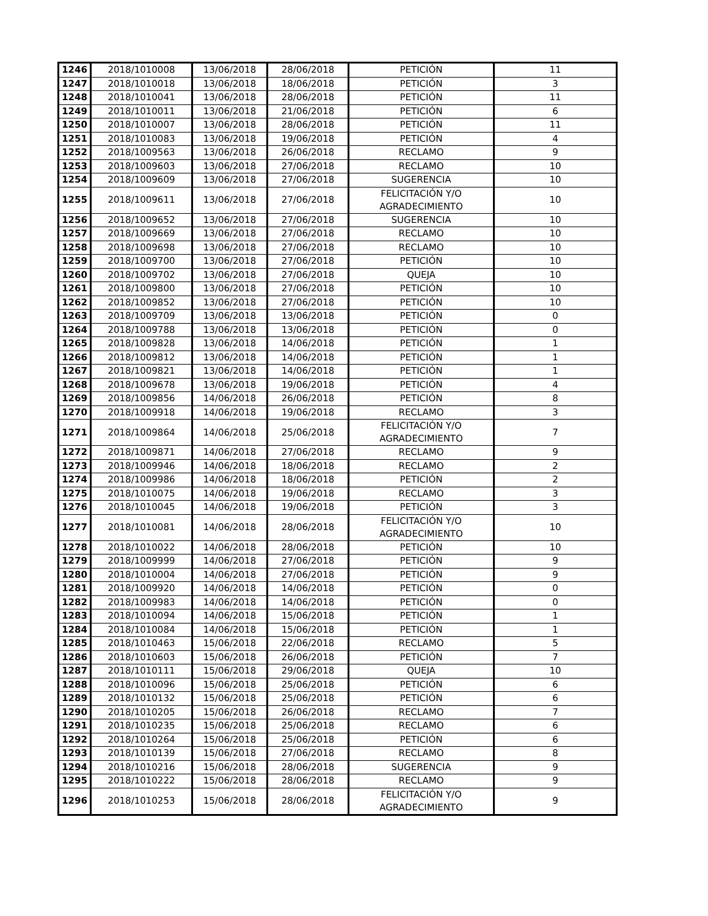| 1246 | 2018/1010008 | 13/06/2018 | 28/06/2018 | PETICIÓN | 11 |
| 1247 | 2018/1010018 | 13/06/2018 | 18/06/2018 | PETICIÓN | 3 |
| 1248 | 2018/1010041 | 13/06/2018 | 28/06/2018 | PETICIÓN | 11 |
| 1249 | 2018/1010011 | 13/06/2018 | 21/06/2018 | PETICIÓN | 6 |
| 1250 | 2018/1010007 | 13/06/2018 | 28/06/2018 | PETICIÓN | 11 |
| 1251 | 2018/1010083 | 13/06/2018 | 19/06/2018 | PETICIÓN | 4 |
| 1252 | 2018/1009563 | 13/06/2018 | 26/06/2018 | RECLAMO | 9 |
| 1253 | 2018/1009603 | 13/06/2018 | 27/06/2018 | RECLAMO | 10 |
| 1254 | 2018/1009609 | 13/06/2018 | 27/06/2018 | SUGERENCIA | 10 |
| 1255 | 2018/1009611 | 13/06/2018 | 27/06/2018 | FELICITACIÓN Y/O AGRADECIMIENTO | 10 |
| 1256 | 2018/1009652 | 13/06/2018 | 27/06/2018 | SUGERENCIA | 10 |
| 1257 | 2018/1009669 | 13/06/2018 | 27/06/2018 | RECLAMO | 10 |
| 1258 | 2018/1009698 | 13/06/2018 | 27/06/2018 | RECLAMO | 10 |
| 1259 | 2018/1009700 | 13/06/2018 | 27/06/2018 | PETICIÓN | 10 |
| 1260 | 2018/1009702 | 13/06/2018 | 27/06/2018 | QUEJA | 10 |
| 1261 | 2018/1009800 | 13/06/2018 | 27/06/2018 | PETICIÓN | 10 |
| 1262 | 2018/1009852 | 13/06/2018 | 27/06/2018 | PETICIÓN | 10 |
| 1263 | 2018/1009709 | 13/06/2018 | 13/06/2018 | PETICIÓN | 0 |
| 1264 | 2018/1009788 | 13/06/2018 | 13/06/2018 | PETICIÓN | 0 |
| 1265 | 2018/1009828 | 13/06/2018 | 14/06/2018 | PETICIÓN | 1 |
| 1266 | 2018/1009812 | 13/06/2018 | 14/06/2018 | PETICIÓN | 1 |
| 1267 | 2018/1009821 | 13/06/2018 | 14/06/2018 | PETICIÓN | 1 |
| 1268 | 2018/1009678 | 13/06/2018 | 19/06/2018 | PETICIÓN | 4 |
| 1269 | 2018/1009856 | 14/06/2018 | 26/06/2018 | PETICIÓN | 8 |
| 1270 | 2018/1009918 | 14/06/2018 | 19/06/2018 | RECLAMO | 3 |
| 1271 | 2018/1009864 | 14/06/2018 | 25/06/2018 | FELICITACIÓN Y/O AGRADECIMIENTO | 7 |
| 1272 | 2018/1009871 | 14/06/2018 | 27/06/2018 | RECLAMO | 9 |
| 1273 | 2018/1009946 | 14/06/2018 | 18/06/2018 | RECLAMO | 2 |
| 1274 | 2018/1009986 | 14/06/2018 | 18/06/2018 | PETICIÓN | 2 |
| 1275 | 2018/1010075 | 14/06/2018 | 19/06/2018 | RECLAMO | 3 |
| 1276 | 2018/1010045 | 14/06/2018 | 19/06/2018 | PETICIÓN | 3 |
| 1277 | 2018/1010081 | 14/06/2018 | 28/06/2018 | FELICITACIÓN Y/O AGRADECIMIENTO | 10 |
| 1278 | 2018/1010022 | 14/06/2018 | 28/06/2018 | PETICIÓN | 10 |
| 1279 | 2018/1009999 | 14/06/2018 | 27/06/2018 | PETICIÓN | 9 |
| 1280 | 2018/1010004 | 14/06/2018 | 27/06/2018 | PETICIÓN | 9 |
| 1281 | 2018/1009920 | 14/06/2018 | 14/06/2018 | PETICIÓN | 0 |
| 1282 | 2018/1009983 | 14/06/2018 | 14/06/2018 | PETICIÓN | 0 |
| 1283 | 2018/1010094 | 14/06/2018 | 15/06/2018 | PETICIÓN | 1 |
| 1284 | 2018/1010084 | 14/06/2018 | 15/06/2018 | PETICIÓN | 1 |
| 1285 | 2018/1010463 | 15/06/2018 | 22/06/2018 | RECLAMO | 5 |
| 1286 | 2018/1010603 | 15/06/2018 | 26/06/2018 | PETICIÓN | 7 |
| 1287 | 2018/1010111 | 15/06/2018 | 29/06/2018 | QUEJA | 10 |
| 1288 | 2018/1010096 | 15/06/2018 | 25/06/2018 | PETICIÓN | 6 |
| 1289 | 2018/1010132 | 15/06/2018 | 25/06/2018 | PETICIÓN | 6 |
| 1290 | 2018/1010205 | 15/06/2018 | 26/06/2018 | RECLAMO | 7 |
| 1291 | 2018/1010235 | 15/06/2018 | 25/06/2018 | RECLAMO | 6 |
| 1292 | 2018/1010264 | 15/06/2018 | 25/06/2018 | PETICIÓN | 6 |
| 1293 | 2018/1010139 | 15/06/2018 | 27/06/2018 | RECLAMO | 8 |
| 1294 | 2018/1010216 | 15/06/2018 | 28/06/2018 | SUGERENCIA | 9 |
| 1295 | 2018/1010222 | 15/06/2018 | 28/06/2018 | RECLAMO | 9 |
| 1296 | 2018/1010253 | 15/06/2018 | 28/06/2018 | FELICITACIÓN Y/O AGRADECIMIENTO | 9 |